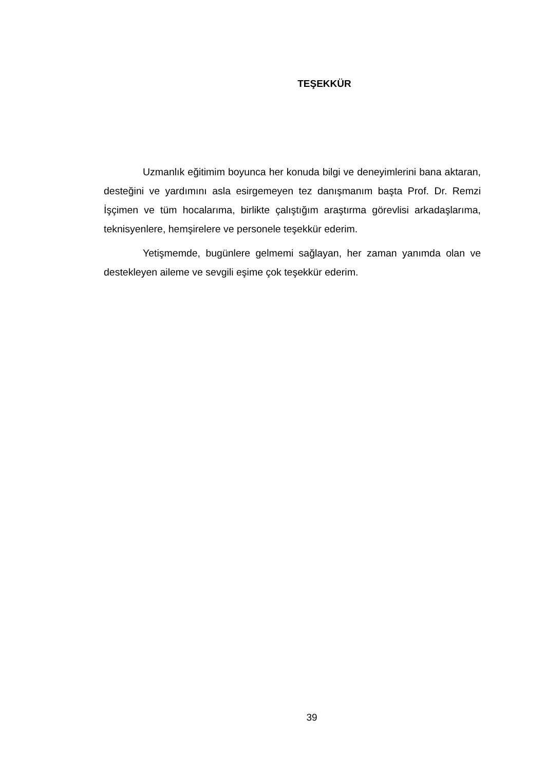TEŞEKKÜR
Uzmanlık eğitimim boyunca her konuda bilgi ve deneyimlerini bana aktaran, desteğini ve yardımını asla esirgemeyen tez danışmanım başta Prof. Dr. Remzi İşçimen ve tüm hocalarıma, birlikte çalıştığım araştırma görevlisi arkadaşlarıma, teknisyenlere, hemşirelere ve personele teşekkür ederim.
Yetişmemde, bugünlere gelmemi sağlayan, her zaman yanımda olan ve destekleyen aileme ve sevgili eşime çok teşekkür ederim.
39